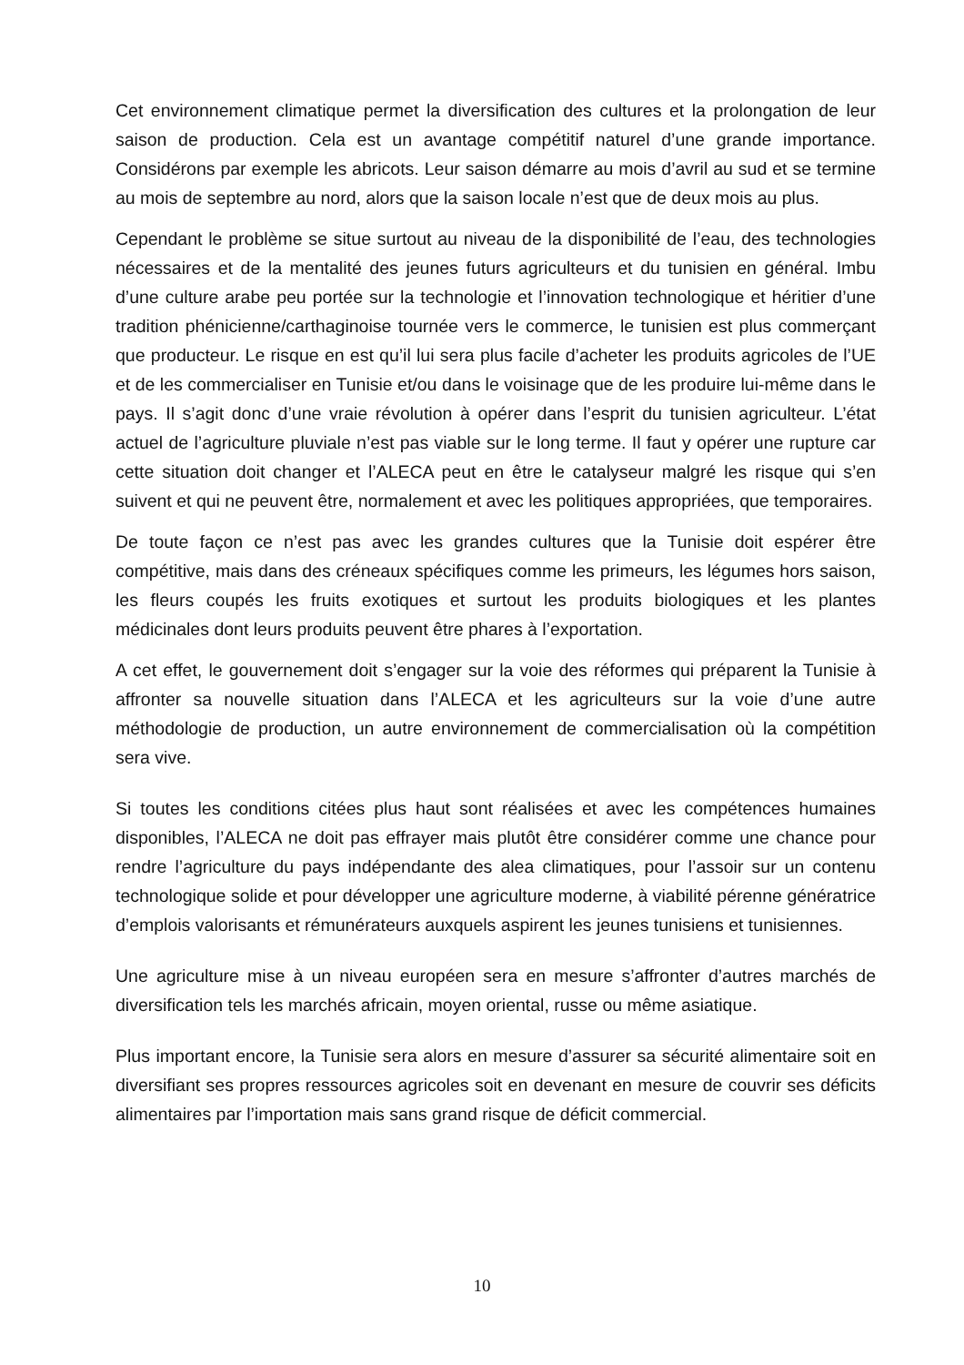Cet environnement climatique permet la diversification des cultures et la prolongation de leur saison de production. Cela est un avantage compétitif naturel d’une grande importance. Considérons par exemple les abricots. Leur saison démarre au mois d’avril au sud et se termine au mois de septembre au nord, alors que la saison locale n’est que de deux mois au plus.
Cependant le problème se situe surtout au niveau de la disponibilité de l’eau, des technologies nécessaires et de la mentalité des jeunes futurs agriculteurs et du tunisien en général. Imbu d’une culture arabe peu portée sur la technologie et l’innovation technologique et héritier d’une tradition phénicienne/carthaginoise tournée vers le commerce, le tunisien est plus commerçant que producteur. Le risque en est qu’il lui sera plus facile d’acheter les produits agricoles de l’UE et de les commercialiser en Tunisie et/ou dans le voisinage que de les produire lui-même dans le pays. Il s’agit donc d’une vraie révolution à opérer dans l’esprit du tunisien agriculteur. L’état actuel de l’agriculture pluviale n’est pas viable sur le long terme. Il faut y opérer une rupture car cette situation doit changer et l’ALECA peut en être le catalyseur malgré les risque qui s’en suivent et qui ne peuvent être, normalement et avec les politiques appropriées, que temporaires.
De toute façon ce n’est pas avec les grandes cultures que la Tunisie doit espérer être compétitive, mais dans des créneaux spécifiques comme les primeurs, les légumes hors saison, les fleurs coupés les fruits exotiques et surtout les produits biologiques et les plantes médicinales dont leurs produits peuvent être phares à l’exportation.
A cet effet, le gouvernement doit s’engager sur la voie des réformes qui préparent la Tunisie à affronter sa nouvelle situation dans l’ALECA et les agriculteurs sur la voie d’une autre méthodologie de production, un autre environnement de commercialisation où la compétition sera vive.
Si toutes les conditions citées plus haut sont réalisées et avec les compétences humaines disponibles, l’ALECA ne doit pas effrayer mais plutôt être considérer comme une chance pour rendre l’agriculture du pays indépendante des alea climatiques, pour l’assoir sur un contenu technologique solide et pour développer une agriculture moderne, à viabilité pérenne génératrice d’emplois valorisants et rémunérateurs auxquels aspirent les jeunes tunisiens et tunisiennes.
Une agriculture mise à un niveau européen sera en mesure s’affronter d’autres marchés de diversification tels les marchés africain, moyen oriental, russe ou même asiatique.
Plus important encore, la Tunisie sera alors en mesure d’assurer sa sécurité alimentaire soit en diversifiant ses propres ressources agricoles soit en devenant en mesure de couvrir ses déficits alimentaires par l’importation mais sans grand risque de déficit commercial.
10